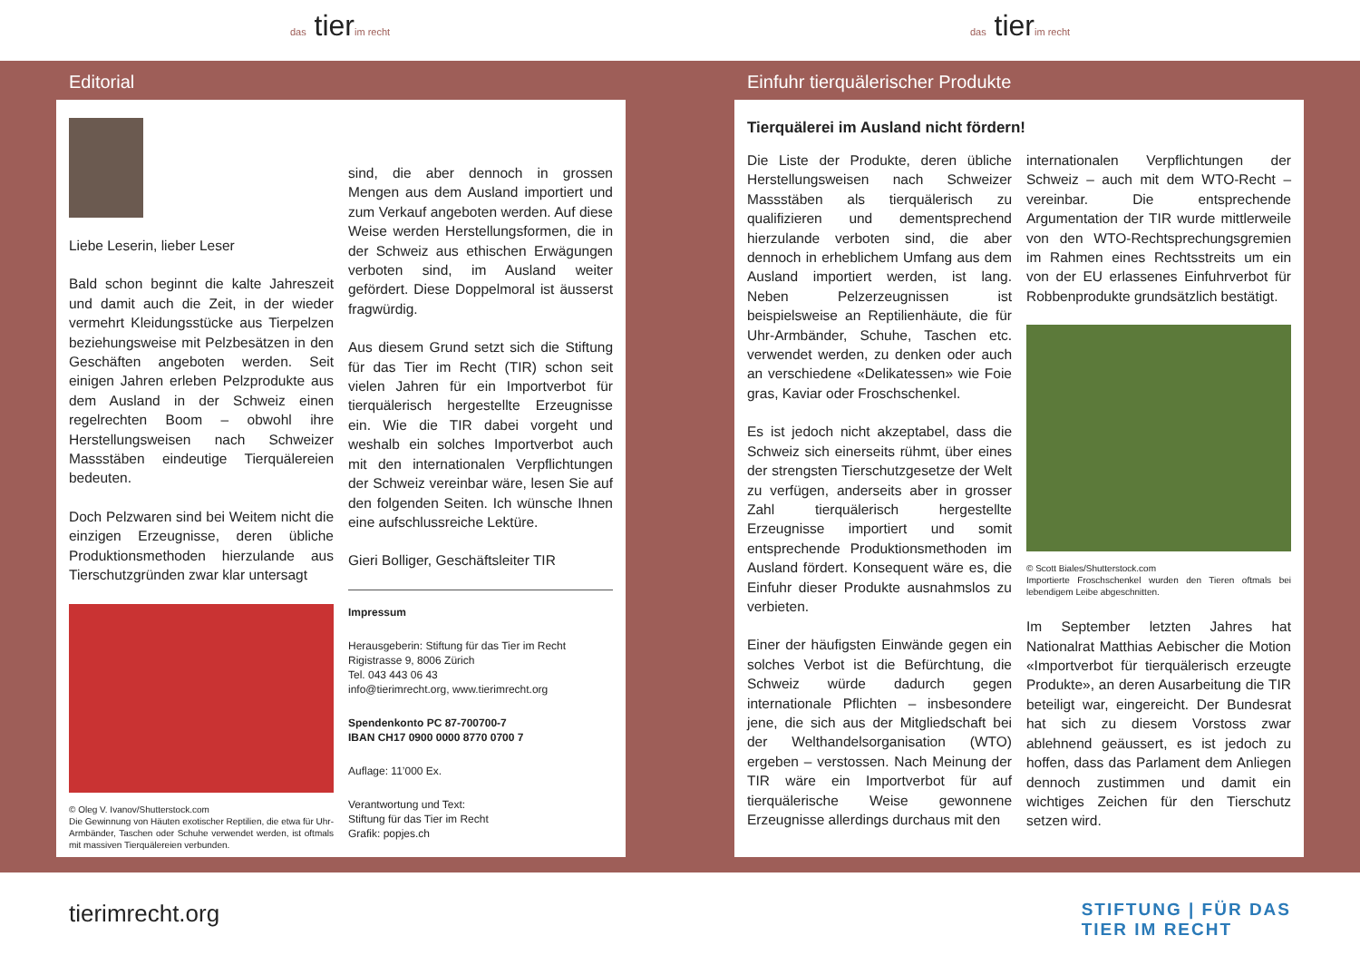das tierim recht das tierim recht
Editorial
Liebe Leserin, lieber Leser
Bald schon beginnt die kalte Jahreszeit und damit auch die Zeit, in der wieder vermehrt Kleidungsstücke aus Tierpelzen beziehungsweise mit Pelzbesätzen in den Geschäften angeboten werden. Seit einigen Jahren erleben Pelzprodukte aus dem Ausland in der Schweiz einen regelrechten Boom – obwohl ihre Herstellungsweisen nach Schweizer Massstäben eindeutige Tierquälereien bedeuten.
Doch Pelzwaren sind bei Weitem nicht die einzigen Erzeugnisse, deren übliche Produktionsmethoden hierzulande aus Tierschutzgründen zwar klar untersagt
© Oleg V. Ivanov/Shutterstock.com
Die Gewinnung von Häuten exotischer Reptilien, die etwa für Uhr-Armbänder, Taschen oder Schuhe verwendet werden, ist oftmals mit massiven Tierquälereien verbunden.
sind, die aber dennoch in grossen Mengen aus dem Ausland importiert und zum Verkauf angeboten werden. Auf diese Weise werden Herstellungsformen, die in der Schweiz aus ethischen Erwägungen verboten sind, im Ausland weiter gefördert. Diese Doppelmoral ist äusserst fragwürdig.
Aus diesem Grund setzt sich die Stiftung für das Tier im Recht (TIR) schon seit vielen Jahren für ein Importverbot für tierquälerisch hergestellte Erzeugnisse ein. Wie die TIR dabei vorgeht und weshalb ein solches Importverbot auch mit den internationalen Verpflichtungen der Schweiz vereinbar wäre, lesen Sie auf den folgenden Seiten. Ich wünsche Ihnen eine aufschlussreiche Lektüre.
Gieri Bolliger, Geschäftsleiter TIR
Impressum
Herausgeberin: Stiftung für das Tier im Recht
Rigistrasse 9, 8006 Zürich
Tel. 043 443 06 43
info@tierimrecht.org, www.tierimrecht.org
Spendenkonto PC 87-700700-7
IBAN CH17 0900 0000 8770 0700 7
Auflage: 11’000 Ex.
Verantwortung und Text:
Stiftung für das Tier im Recht
Grafik: popjes.ch
Einfuhr tierquälerischer Produkte
Tierquälerei im Ausland nicht fördern!
Die Liste der Produkte, deren übliche Herstellungsweisen nach Schweizer Massstäben als tierquälerisch zu qualifizieren und dementsprechend hierzulande verboten sind, die aber dennoch in erheblichem Umfang aus dem Ausland importiert werden, ist lang. Neben Pelzerzeugnissen ist beispielsweise an Reptilienhäute, die für Uhr-Armbänder, Schuhe, Taschen etc. verwendet werden, zu denken oder auch an verschiedene «Delikatessen» wie Foie gras, Kaviar oder Froschschenkel.
Es ist jedoch nicht akzeptabel, dass die Schweiz sich einerseits rühmt, über eines der strengsten Tierschutzgesetze der Welt zu verfügen, anderseits aber in grosser Zahl tierquälerisch hergestellte Erzeugnisse importiert und somit entsprechende Produktionsmethoden im Ausland fördert. Konsequent wäre es, die Einfuhr dieser Produkte ausnahmslos zu verbieten.
Einer der häufigsten Einwände gegen ein solches Verbot ist die Befürchtung, die Schweiz würde dadurch gegen internationale Pflichten – insbesondere jene, die sich aus der Mitgliedschaft bei der Welthandelsorganisation (WTO) ergeben – verstossen. Nach Meinung der TIR wäre ein Importverbot für auf tierquälerische Weise gewonnene Erzeugnisse allerdings durchaus mit den
internationalen Verpflichtungen der Schweiz – auch mit dem WTO-Recht – vereinbar. Die entsprechende Argumentation der TIR wurde mittlerweile von den WTO-Rechtsprechungsgremien im Rahmen eines Rechtsstreits um ein von der EU erlassenes Einfuhrverbot für Robbenprodukte grundsätzlich bestätigt.
© Scott Biales/Shutterstock.com
Importierte Froschschenkel wurden den Tieren oftmals bei lebendigem Leibe abgeschnitten.
Im September letzten Jahres hat Nationalrat Matthias Aebischer die Motion «Importverbot für tierquälerisch erzeugte Produkte», an deren Ausarbeitung die TIR beteiligt war, eingereicht. Der Bundesrat hat sich zu diesem Vorstoss zwar ablehnend geäussert, es ist jedoch zu hoffen, dass das Parlament dem Anliegen dennoch zustimmen und damit ein wichtiges Zeichen für den Tierschutz setzen wird.
tierimrecht.org
STIFTUNG | FÜR DAS
TIER IM RECHT